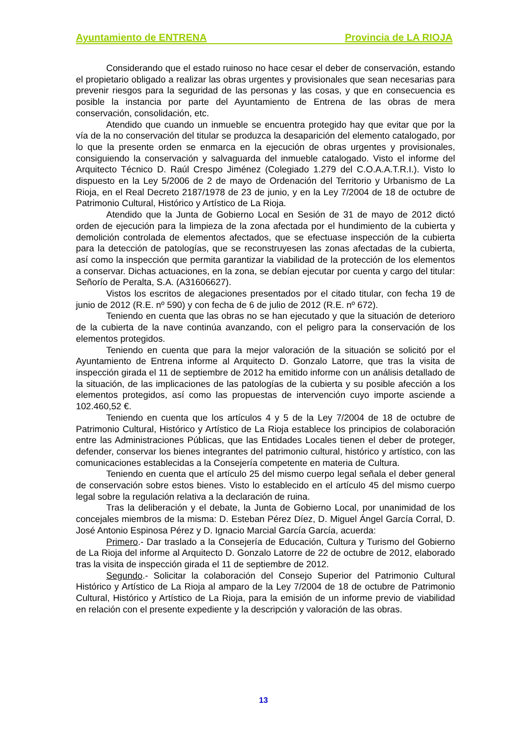Ayuntamiento de ENTRENA Provincia de LA RIOJA
Considerando que el estado ruinoso no hace cesar el deber de conservación, estando el propietario obligado a realizar las obras urgentes y provisionales que sean necesarias para prevenir riesgos para la seguridad de las personas y las cosas, y que en consecuencia es posible la instancia por parte del Ayuntamiento de Entrena de las obras de mera conservación, consolidación, etc.
Atendido que cuando un inmueble se encuentra protegido hay que evitar que por la vía de la no conservación del titular se produzca la desaparición del elemento catalogado, por lo que la presente orden se enmarca en la ejecución de obras urgentes y provisionales, consiguiendo la conservación y salvaguarda del inmueble catalogado. Visto el informe del Arquitecto Técnico D. Raúl Crespo Jiménez (Colegiado 1.279 del C.O.A.A.T.R.I.). Visto lo dispuesto en la Ley 5/2006 de 2 de mayo de Ordenación del Territorio y Urbanismo de La Rioja, en el Real Decreto 2187/1978 de 23 de junio, y en la Ley 7/2004 de 18 de octubre de Patrimonio Cultural, Histórico y Artístico de La Rioja.
Atendido que la Junta de Gobierno Local en Sesión de 31 de mayo de 2012 dictó orden de ejecución para la limpieza de la zona afectada por el hundimiento de la cubierta y demolición controlada de elementos afectados, que se efectuase inspección de la cubierta para la detección de patologías, que se reconstruyesen las zonas afectadas de la cubierta, así como la inspección que permita garantizar la viabilidad de la protección de los elementos a conservar. Dichas actuaciones, en la zona, se debían ejecutar por cuenta y cargo del titular: Señorío de Peralta, S.A. (A31606627).
Vistos los escritos de alegaciones presentados por el citado titular, con fecha 19 de junio de 2012 (R.E. nº 590) y con fecha de 6 de julio de 2012 (R.E. nº 672).
Teniendo en cuenta que las obras no se han ejecutado y que la situación de deterioro de la cubierta de la nave continúa avanzando, con el peligro para la conservación de los elementos protegidos.
Teniendo en cuenta que para la mejor valoración de la situación se solicitó por el Ayuntamiento de Entrena informe al Arquitecto D. Gonzalo Latorre, que tras la visita de inspección girada el 11 de septiembre de 2012 ha emitido informe con un análisis detallado de la situación, de las implicaciones de las patologías de la cubierta y su posible afección a los elementos protegidos, así como las propuestas de intervención cuyo importe asciende a 102.460,52 €.
Teniendo en cuenta que los artículos 4 y 5 de la Ley 7/2004 de 18 de octubre de Patrimonio Cultural, Histórico y Artístico de La Rioja establece los principios de colaboración entre las Administraciones Públicas, que las Entidades Locales tienen el deber de proteger, defender, conservar los bienes integrantes del patrimonio cultural, histórico y artístico, con las comunicaciones establecidas a la Consejería competente en materia de Cultura.
Teniendo en cuenta que el artículo 25 del mismo cuerpo legal señala el deber general de conservación sobre estos bienes. Visto lo establecido en el artículo 45 del mismo cuerpo legal sobre la regulación relativa a la declaración de ruina.
Tras la deliberación y el debate, la Junta de Gobierno Local, por unanimidad de los concejales miembros de la misma: D. Esteban Pérez Díez, D. Miguel Ángel García Corral, D. José Antonio Espinosa Pérez y D. Ignacio Marcial García García, acuerda:
Primero.- Dar traslado a la Consejería de Educación, Cultura y Turismo del Gobierno de La Rioja del informe al Arquitecto D. Gonzalo Latorre de 22 de octubre de 2012, elaborado tras la visita de inspección girada el 11 de septiembre de 2012.
Segundo.- Solicitar la colaboración del Consejo Superior del Patrimonio Cultural Histórico y Artístico de La Rioja al amparo de la Ley 7/2004 de 18 de octubre de Patrimonio Cultural, Histórico y Artístico de La Rioja, para la emisión de un informe previo de viabilidad en relación con el presente expediente y la descripción y valoración de las obras.
13